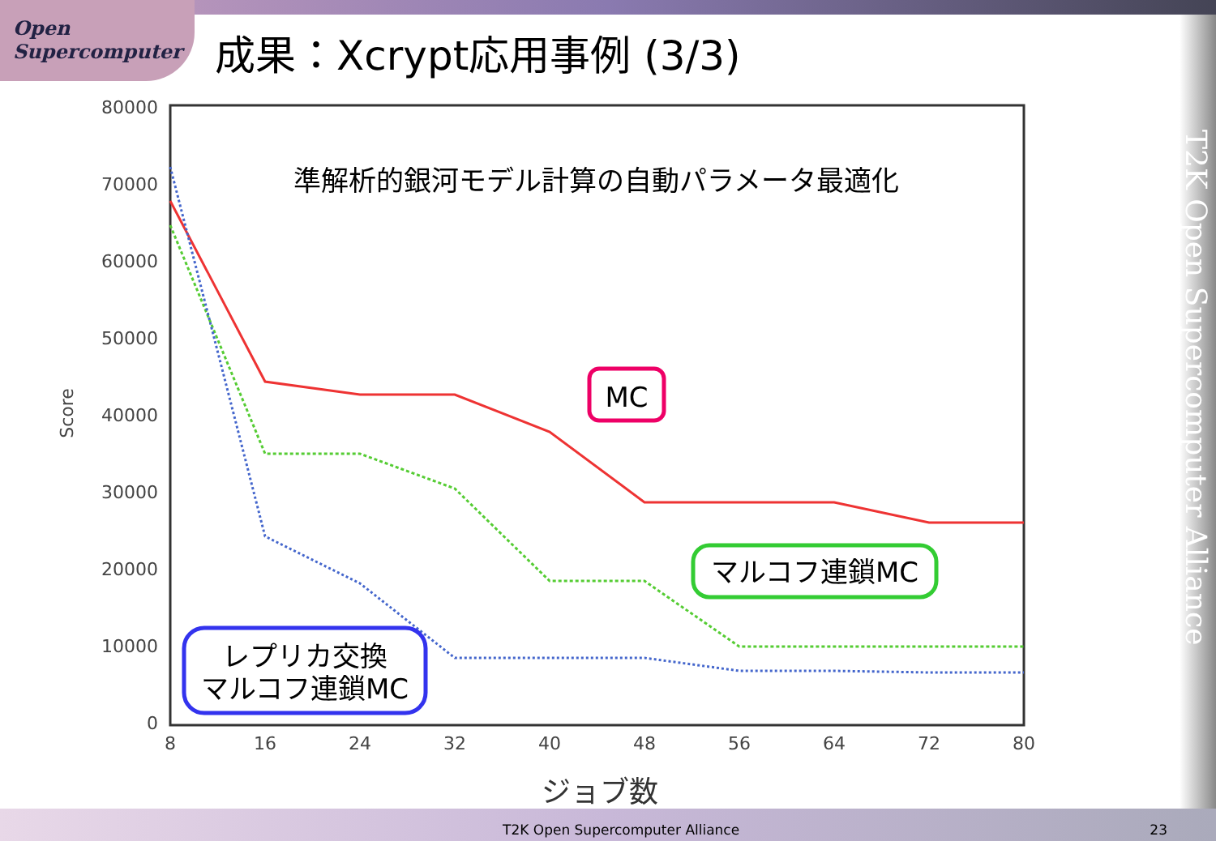Open
Supercomputer
成果：Xcrypt応用事例 (3/3)
T2K Open Supercomputer Alliance
80000
70000
60000
50000
40000
30000
20000
10000
0
8
16
24
32
40
48
56
64
72
80
Score
ジョブ数
準解析的銀河モデル計算の自動パラメータ最適化
MC
マルコフ連鎖MC
レプリカ交換
マルコフ連鎖MC
T2K Open Supercomputer Alliance
23